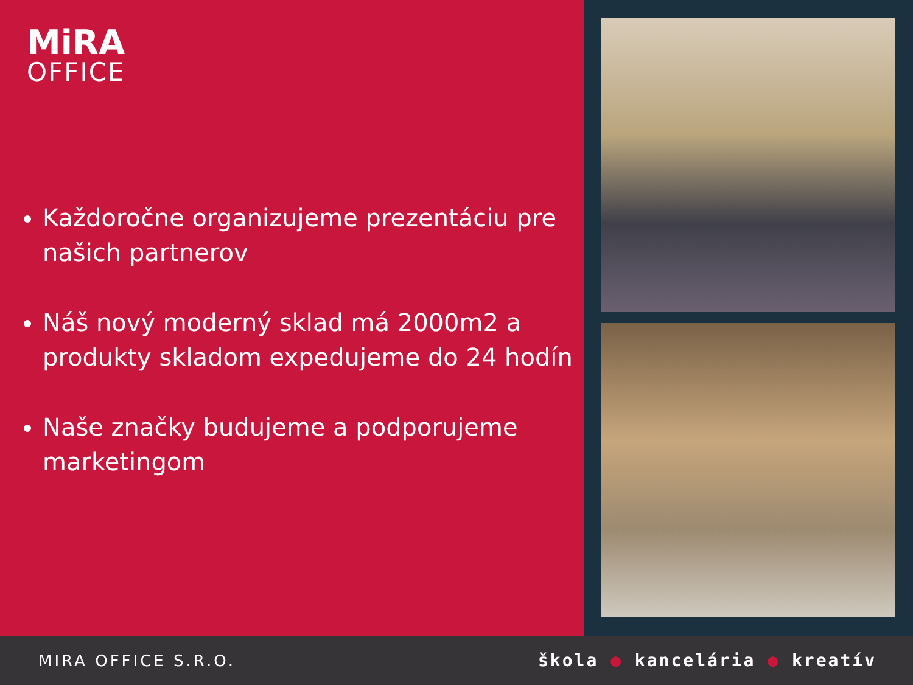MiRA
OFFICE
Každoročne organizujeme prezentáciu pre našich partnerov
Náš nový moderný sklad má 2000m2 a produkty skladom expedujeme do 24 hodín
Naše značky budujeme a podporujeme marketingom
MIRA OFFICE S.R.O. škola ● kancelária ● kreatív